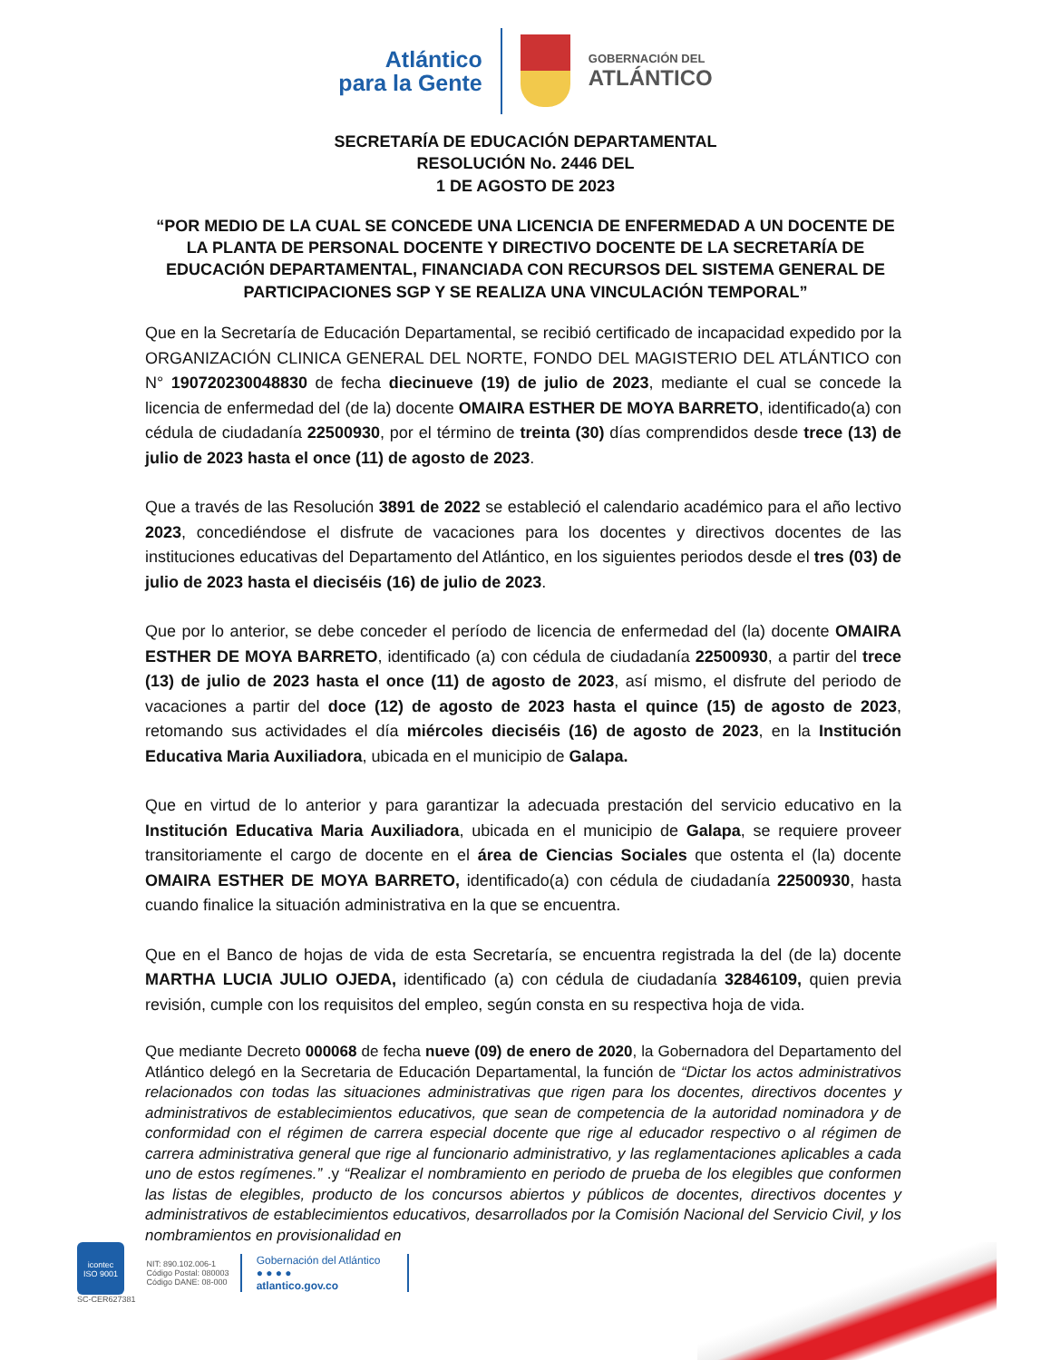Atlántico
para la Gente
GOBERNACIÓN DEL
ATLÁNTICO
SECRETARÍA DE EDUCACIÓN DEPARTAMENTAL
RESOLUCIÓN No. 2446 DEL
1 DE AGOSTO DE 2023
“POR MEDIO DE LA CUAL SE CONCEDE UNA LICENCIA DE ENFERMEDAD A UN DOCENTE DE LA PLANTA DE PERSONAL DOCENTE Y DIRECTIVO DOCENTE DE LA SECRETARÍA DE EDUCACIÓN DEPARTAMENTAL, FINANCIADA CON RECURSOS DEL SISTEMA GENERAL DE PARTICIPACIONES SGP Y SE REALIZA UNA VINCULACIÓN TEMPORAL”
Que en la Secretaría de Educación Departamental, se recibió certificado de incapacidad expedido por la ORGANIZACIÓN CLINICA GENERAL DEL NORTE, FONDO DEL MAGISTERIO DEL ATLÁNTICO con N° 190720230048830 de fecha diecinueve (19) de julio de 2023, mediante el cual se concede la licencia de enfermedad del (de la) docente OMAIRA ESTHER DE MOYA BARRETO, identificado(a) con cédula de ciudadanía 22500930, por el término de treinta (30) días comprendidos desde trece (13) de julio de 2023 hasta el once (11) de agosto de 2023.
Que a través de las Resolución 3891 de 2022 se estableció el calendario académico para el año lectivo 2023, concediéndose el disfrute de vacaciones para los docentes y directivos docentes de las instituciones educativas del Departamento del Atlántico, en los siguientes periodos desde el tres (03) de julio de 2023 hasta el dieciséis (16) de julio de 2023.
Que por lo anterior, se debe conceder el período de licencia de enfermedad del (la) docente OMAIRA ESTHER DE MOYA BARRETO, identificado (a) con cédula de ciudadanía 22500930, a partir del trece (13) de julio de 2023 hasta el once (11) de agosto de 2023, así mismo, el disfrute del periodo de vacaciones a partir del doce (12) de agosto de 2023 hasta el quince (15) de agosto de 2023, retomando sus actividades el día miércoles dieciséis (16) de agosto de 2023, en la Institución Educativa Maria Auxiliadora, ubicada en el municipio de Galapa.
Que en virtud de lo anterior y para garantizar la adecuada prestación del servicio educativo en la Institución Educativa Maria Auxiliadora, ubicada en el municipio de Galapa, se requiere proveer transitoriamente el cargo de docente en el área de Ciencias Sociales que ostenta el (la) docente OMAIRA ESTHER DE MOYA BARRETO, identificado(a) con cédula de ciudadanía 22500930, hasta cuando finalice la situación administrativa en la que se encuentra.
Que en el Banco de hojas de vida de esta Secretaría, se encuentra registrada la del (de la) docente MARTHA LUCIA JULIO OJEDA, identificado (a) con cédula de ciudadanía 32846109, quien previa revisión, cumple con los requisitos del empleo, según consta en su respectiva hoja de vida.
Que mediante Decreto 000068 de fecha nueve (09) de enero de 2020, la Gobernadora del Departamento del Atlántico delegó en la Secretaria de Educación Departamental, la función de “Dictar los actos administrativos relacionados con todas las situaciones administrativas que rigen para los docentes, directivos docentes y administrativos de establecimientos educativos, que sean de competencia de la autoridad nominadora y de conformidad con el régimen de carrera especial docente que rige al educador respectivo o al régimen de carrera administrativa general que rige al funcionario administrativo, y las reglamentaciones aplicables a cada uno de estos regímenes.” .y “Realizar el nombramiento en periodo de prueba de los elegibles que conformen las listas de elegibles, producto de los concursos abiertos y públicos de docentes, directivos docentes y administrativos de establecimientos educativos, desarrollados por la Comisión Nacional del Servicio Civil, y los nombramientos en provisionalidad en
icontec
ISO 9001
SC-CER627381
NIT: 890.102.006-1
Código Postal: 080003
Código DANE: 08-000
Gobernación del Atlántico
● ● ● ●
atlantico.gov.co